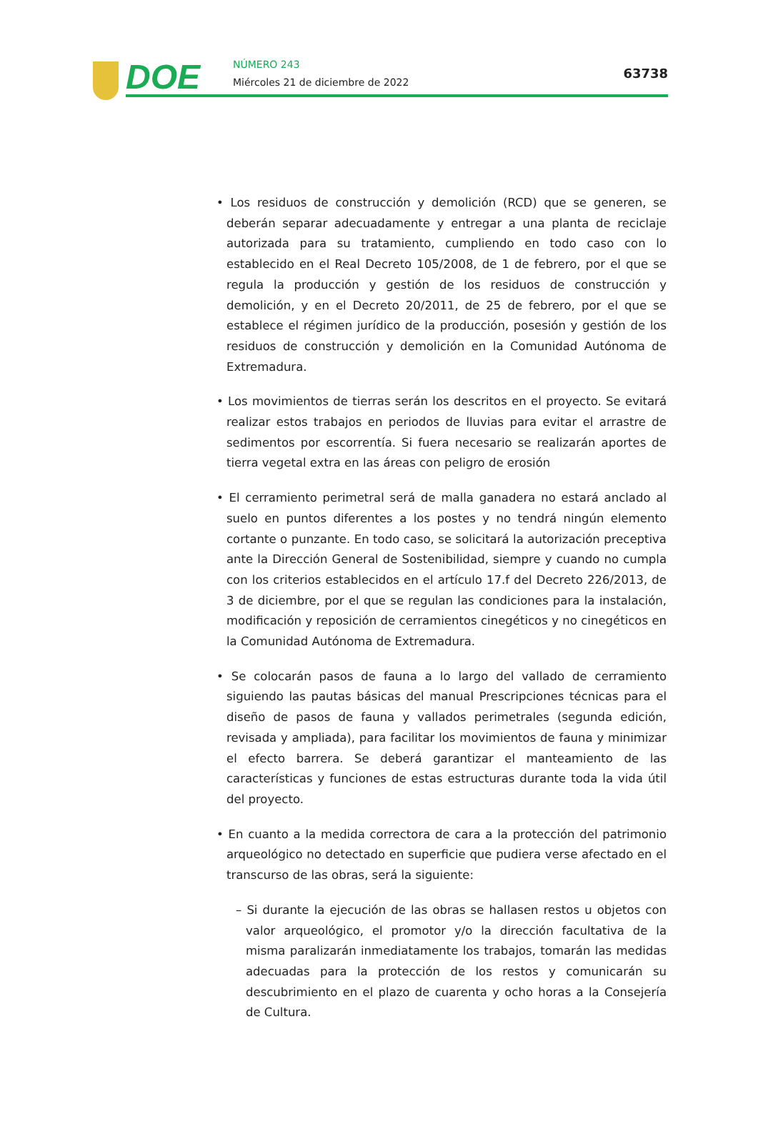DOE NÚMERO 243
Miércoles 21 de diciembre de 2022
63738
• Los residuos de construcción y demolición (RCD) que se generen, se deberán separar adecuadamente y entregar a una planta de reciclaje autorizada para su tratamiento, cumpliendo en todo caso con lo establecido en el Real Decreto 105/2008, de 1 de febrero, por el que se regula la producción y gestión de los residuos de construcción y demolición, y en el Decreto 20/2011, de 25 de febrero, por el que se establece el régimen jurídico de la producción, posesión y gestión de los residuos de construcción y demolición en la Comunidad Autónoma de Extremadura.
• Los movimientos de tierras serán los descritos en el proyecto. Se evitará realizar estos trabajos en periodos de lluvias para evitar el arrastre de sedimentos por escorrentía. Si fuera necesario se realizarán aportes de tierra vegetal extra en las áreas con peligro de erosión
• El cerramiento perimetral será de malla ganadera no estará anclado al suelo en puntos diferentes a los postes y no tendrá ningún elemento cortante o punzante. En todo caso, se solicitará la autorización preceptiva ante la Dirección General de Sostenibilidad, siempre y cuando no cumpla con los criterios establecidos en el artículo 17.f del Decreto 226/2013, de 3 de diciembre, por el que se regulan las condiciones para la instalación, modificación y reposición de cerramientos cinegéticos y no cinegéticos en la Comunidad Autónoma de Extremadura.
• Se colocarán pasos de fauna a lo largo del vallado de cerramiento siguiendo las pautas básicas del manual Prescripciones técnicas para el diseño de pasos de fauna y vallados perimetrales (segunda edición, revisada y ampliada), para facilitar los movimientos de fauna y minimizar el efecto barrera. Se deberá garantizar el manteamiento de las características y funciones de estas estructuras durante toda la vida útil del proyecto.
• En cuanto a la medida correctora de cara a la protección del patrimonio arqueológico no detectado en superficie que pudiera verse afectado en el transcurso de las obras, será la siguiente:
– Si durante la ejecución de las obras se hallasen restos u objetos con valor arqueológico, el promotor y/o la dirección facultativa de la misma paralizarán inmediatamente los trabajos, tomarán las medidas adecuadas para la protección de los restos y comunicarán su descubrimiento en el plazo de cuarenta y ocho horas a la Consejería de Cultura.